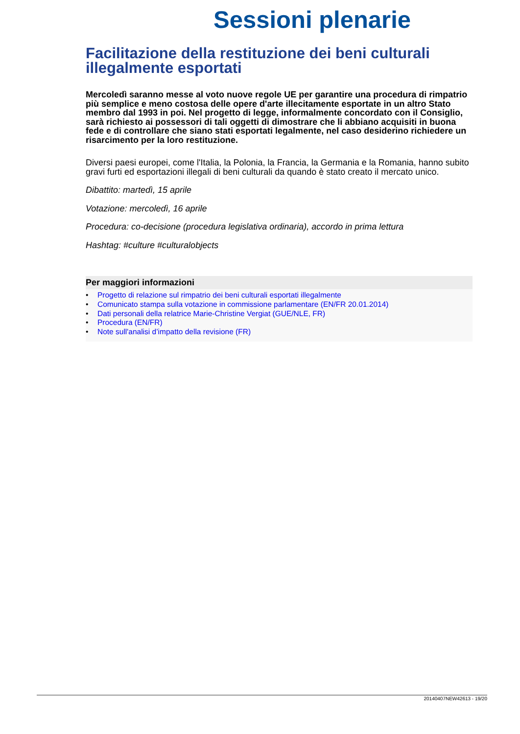Sessioni plenarie
Facilitazione della restituzione dei beni culturali illegalmente esportati
Mercoledì saranno messe al voto nuove regole UE per garantire una procedura di rimpatrio più semplice e meno costosa delle opere d'arte illecitamente esportate in un altro Stato membro dal 1993 in poi. Nel progetto di legge, informalmente concordato con il Consiglio, sarà richiesto ai possessori di tali oggetti di dimostrare che li abbiano acquisiti in buona fede e di controllare che siano stati esportati legalmente, nel caso desiderino richiedere un risarcimento per la loro restituzione.
Diversi paesi europei, come l'Italia, la Polonia, la Francia, la Germania e la Romania, hanno subito gravi furti ed esportazioni illegali di beni culturali da quando è stato creato il mercato unico.
Dibattito: martedì, 15 aprile
Votazione: mercoledì, 16 aprile
Procedura: co-decisione (procedura legislativa ordinaria), accordo in prima lettura
Hashtag: #culture #culturalobjects
Per maggiori informazioni
• Progetto di relazione sul rimpatrio dei beni culturali esportati illegalmente
• Comunicato stampa sulla votazione in commissione parlamentare (EN/FR 20.01.2014)
• Dati personali della relatrice Marie-Christine Vergiat (GUE/NLE, FR)
• Procedura (EN/FR)
• Note sull'analisi d’impatto della revisione (FR)
20140407NEW42613 - 19/20